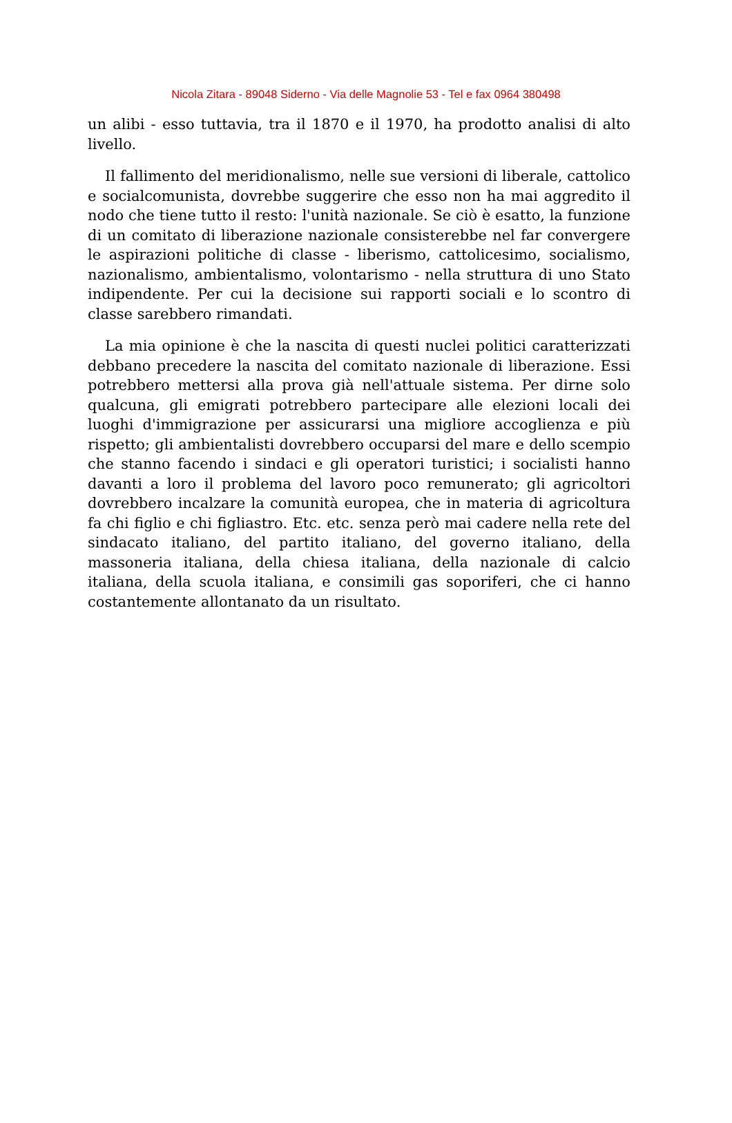Nicola Zitara - 89048 Siderno - Via delle Magnolie 53 - Tel e fax 0964 380498
un alibi - esso tuttavia, tra il 1870 e il 1970, ha prodotto analisi di alto livello.
Il fallimento del meridionalismo, nelle sue versioni di liberale, cattolico e socialcomunista, dovrebbe suggerire che esso non ha mai aggredito il nodo che tiene tutto il resto: l'unità nazionale. Se ciò è esatto, la funzione di un comitato di liberazione nazionale consisterebbe nel far convergere le aspirazioni politiche di classe - liberismo, cattolicesimo, socialismo, nazionalismo, ambientalismo, volontarismo - nella struttura di uno Stato indipendente. Per cui la decisione sui rapporti sociali e lo scontro di classe sarebbero rimandati.
La mia opinione è che la nascita di questi nuclei politici caratterizzati debbano precedere la nascita del comitato nazionale di liberazione. Essi potrebbero mettersi alla prova già nell'attuale sistema. Per dirne solo qualcuna, gli emigrati potrebbero partecipare alle elezioni locali dei luoghi d'immigrazione per assicurarsi una migliore accoglienza e più rispetto; gli ambientalisti dovrebbero occuparsi del mare e dello scempio che stanno facendo i sindaci e gli operatori turistici; i socialisti hanno davanti a loro il problema del lavoro poco remunerato; gli agricoltori dovrebbero incalzare la comunità europea, che in materia di agricoltura fa chi figlio e chi figliastro. Etc. etc. senza però mai cadere nella rete del sindacato italiano, del partito italiano, del governo italiano, della massoneria italiana, della chiesa italiana, della nazionale di calcio italiana, della scuola italiana, e consimili gas soporiferi, che ci hanno costantemente allontanato da un risultato.